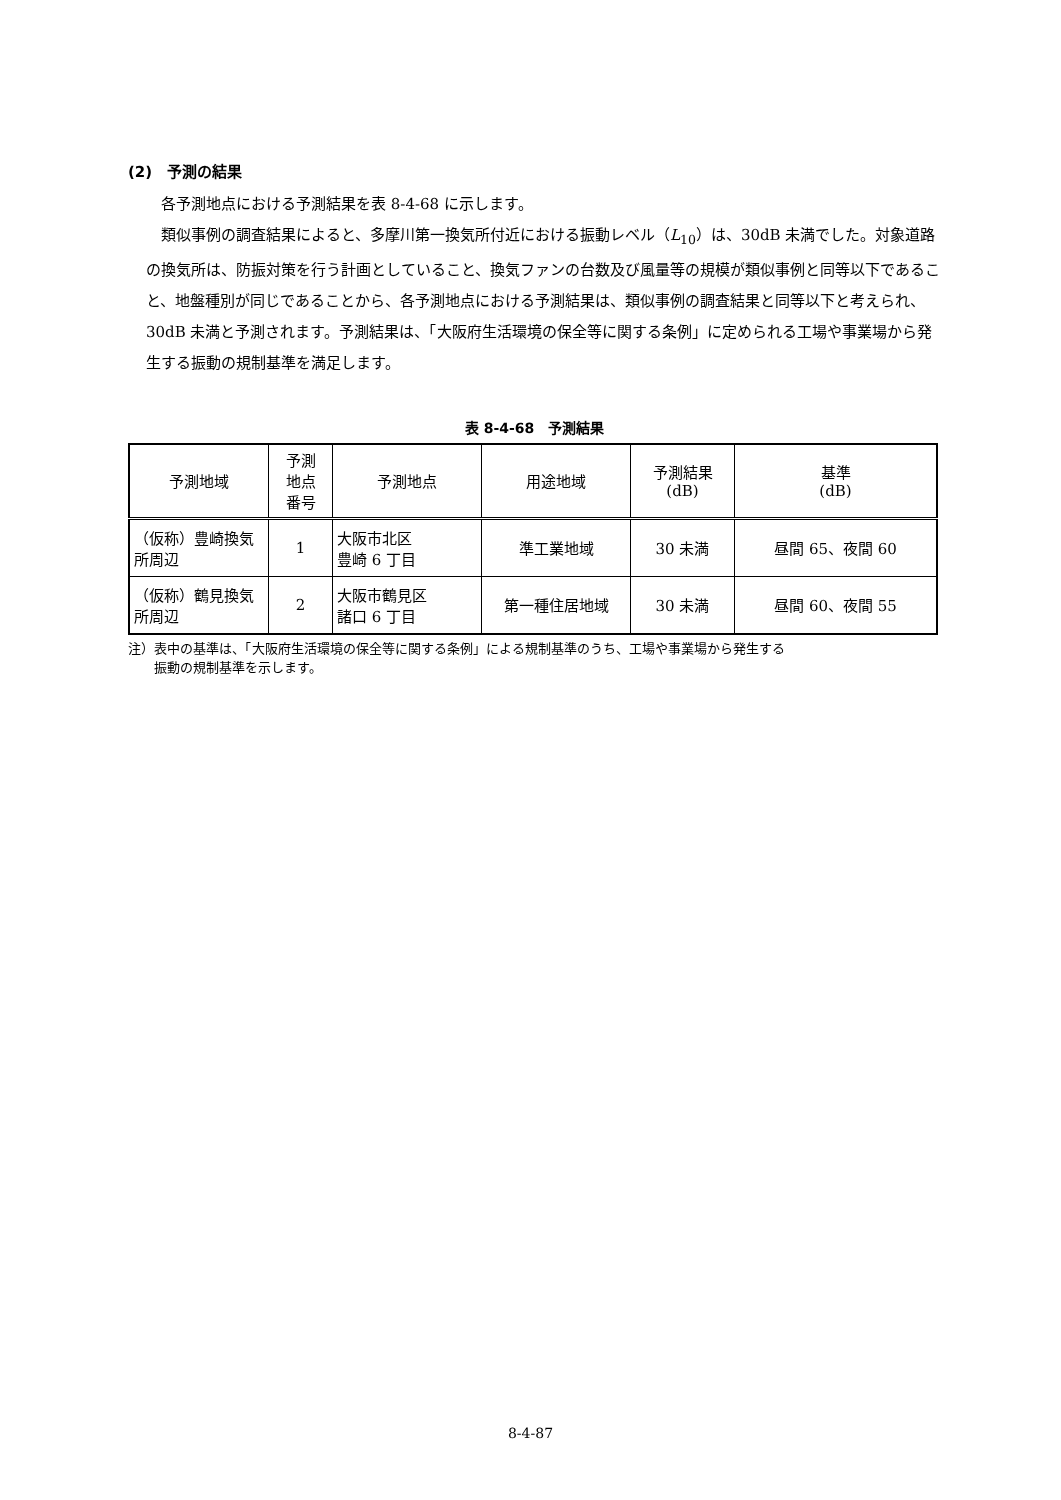(2)　予測の結果
各予測地点における予測結果を表 8-4-68 に示します。
類似事例の調査結果によると、多摩川第一換気所付近における振動レベル（L<sub>10</sub>）は、30dB 未満でした。対象道路の換気所は、防振対策を行う計画としていること、換気ファンの台数及び風量等の規模が類似事例と同等以下であること、地盤種別が同じであることから、各予測地点における予測結果は、類似事例の調査結果と同等以下と考えられ、30dB 未満と予測されます。予測結果は、「大阪府生活環境の保全等に関する条例」に定められる工場や事業場から発生する振動の規制基準を満足します。
表 8-4-68　予測結果
| 予測地域 | 予測 地点 番号 | 予測地点 | 用途地域 | 予測結果 (dB) | 基準 (dB) |
| --- | --- | --- | --- | --- | --- |
| （仮称）豊崎換気所周辺 | 1 | 大阪市北区 豊崎 6 丁目 | 準工業地域 | 30 未満 | 昼間 65、夜間 60 |
| （仮称）鶴見換気所周辺 | 2 | 大阪市鶴見区 諸口 6 丁目 | 第一種住居地域 | 30 未満 | 昼間 60、夜間 55 |
注）表中の基準は、「大阪府生活環境の保全等に関する条例」による規制基準のうち、工場や事業場から発生する
　　振動の規制基準を示します。
8-4-87